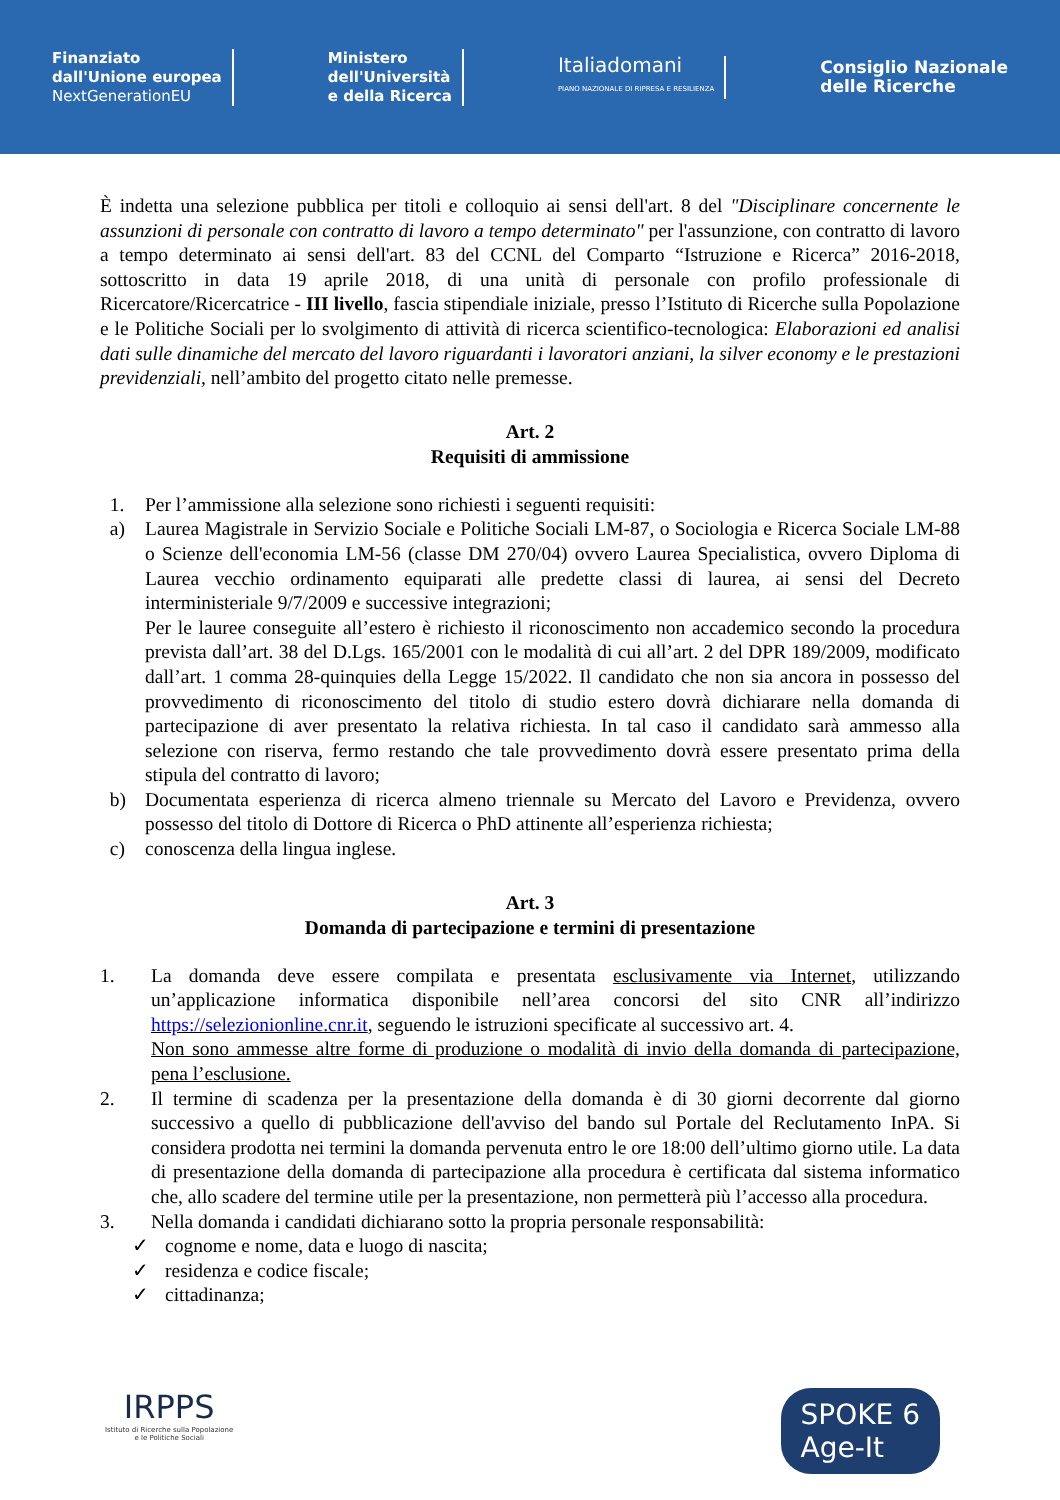Finanziato
dall'Unione europea
NextGenerationEU
Ministero
dell'Università
e della Ricerca
Italiadomani
PIANO NAZIONALE DI RIPRESA E RESILIENZA
Consiglio Nazionale
delle Ricerche
È indetta una selezione pubblica per titoli e colloquio ai sensi dell'art. 8 del "Disciplinare concernente le assunzioni di personale con contratto di lavoro a tempo determinato" per l'assunzione, con contratto di lavoro a tempo determinato ai sensi dell'art. 83 del CCNL del Comparto “Istruzione e Ricerca” 2016-2018, sottoscritto in data 19 aprile 2018, di una unità di personale con profilo professionale di Ricercatore/Ricercatrice - III livello, fascia stipendiale iniziale, presso l’Istituto di Ricerche sulla Popolazione e le Politiche Sociali per lo svolgimento di attività di ricerca scientifico-tecnologica: Elaborazioni ed analisi dati sulle dinamiche del mercato del lavoro riguardanti i lavoratori anziani, la silver economy e le prestazioni previdenziali, nell’ambito del progetto citato nelle premesse.
Art. 2
Requisiti di ammissione
1. Per l’ammissione alla selezione sono richiesti i seguenti requisiti:
a) Laurea Magistrale in Servizio Sociale e Politiche Sociali LM-87, o Sociologia e Ricerca Sociale LM-88 o Scienze dell'economia LM-56 (classe DM 270/04) ovvero Laurea Specialistica, ovvero Diploma di Laurea vecchio ordinamento equiparati alle predette classi di laurea, ai sensi del Decreto interministeriale 9/7/2009 e successive integrazioni;
Per le lauree conseguite all’estero è richiesto il riconoscimento non accademico secondo la procedura prevista dall’art. 38 del D.Lgs. 165/2001 con le modalità di cui all’art. 2 del DPR 189/2009, modificato dall’art. 1 comma 28-quinquies della Legge 15/2022. Il candidato che non sia ancora in possesso del provvedimento di riconoscimento del titolo di studio estero dovrà dichiarare nella domanda di partecipazione di aver presentato la relativa richiesta. In tal caso il candidato sarà ammesso alla selezione con riserva, fermo restando che tale provvedimento dovrà essere presentato prima della stipula del contratto di lavoro;
b) Documentata esperienza di ricerca almeno triennale su Mercato del Lavoro e Previdenza, ovvero possesso del titolo di Dottore di Ricerca o PhD attinente all’esperienza richiesta;
c) conoscenza della lingua inglese.
Art. 3
Domanda di partecipazione e termini di presentazione
1. La domanda deve essere compilata e presentata esclusivamente via Internet, utilizzando un’applicazione informatica disponibile nell’area concorsi del sito CNR all’indirizzo https://selezionionline.cnr.it, seguendo le istruzioni specificate al successivo art. 4.
Non sono ammesse altre forme di produzione o modalità di invio della domanda di partecipazione, pena l’esclusione.
2. Il termine di scadenza per la presentazione della domanda è di 30 giorni decorrente dal giorno successivo a quello di pubblicazione dell'avviso del bando sul Portale del Reclutamento InPA. Si considera prodotta nei termini la domanda pervenuta entro le ore 18:00 dell’ultimo giorno utile. La data di presentazione della domanda di partecipazione alla procedura è certificata dal sistema informatico che, allo scadere del termine utile per la presentazione, non permetterà più l’accesso alla procedura.
3. Nella domanda i candidati dichiarano sotto la propria personale responsabilità:
✓ cognome e nome, data e luogo di nascita;
✓ residenza e codice fiscale;
✓ cittadinanza;
IRPPS
Istituto di Ricerche sulla Popolazione
e le Politiche Sociali
SPOKE 6
Age-It